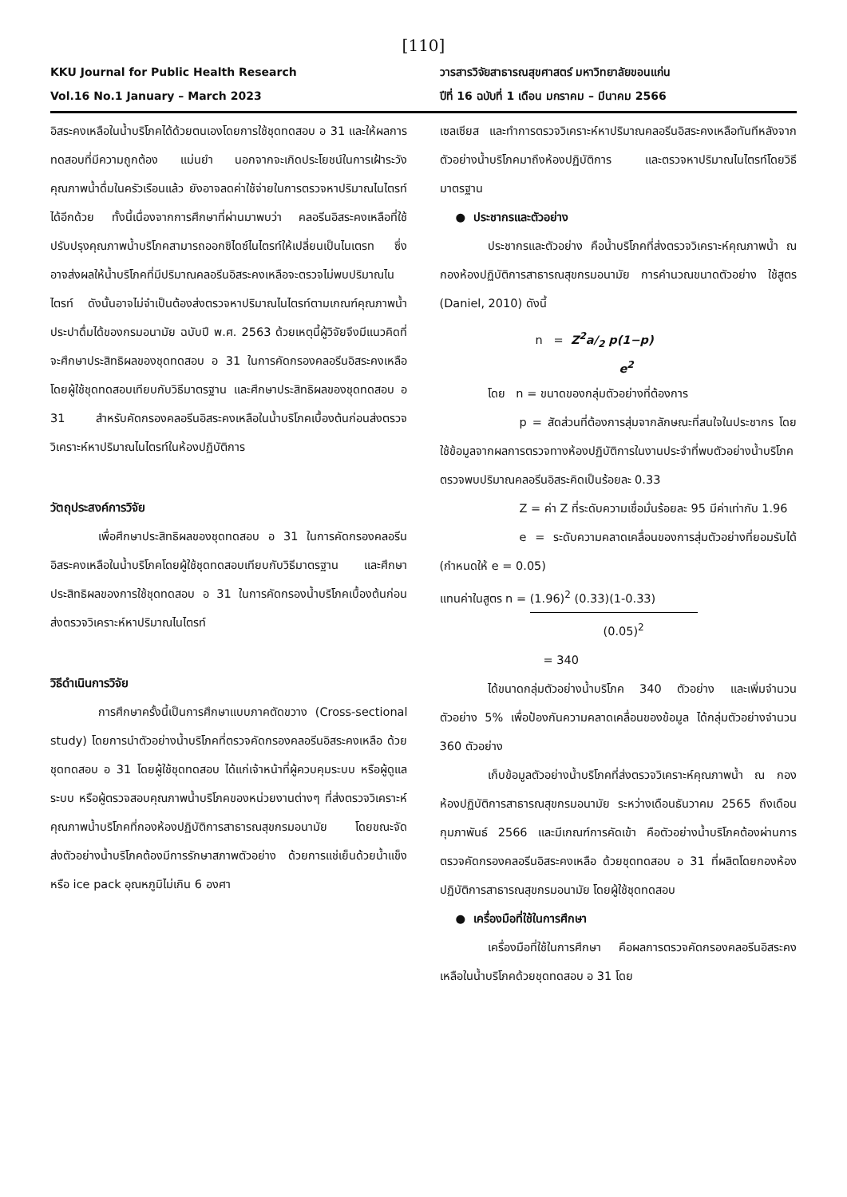[110]
KKU Journal for Public Health Research
Vol.16 No.1 January – March 2023
วารสารวิจัยสาธารณสุขศาสตร์ มหาวิทยาลัยขอนแก่น
ปีที่ 16 ฉบับที่ 1 เดือน มกราคม – มีนาคม 2566
อิสระคงเหลือในน้ำบริโภคได้ด้วยตนเองโดยการใช้ชุดทดสอบ อ 31 และให้ผลการทดสอบที่มีความถูกต้อง แม่นยำ นอกจากจะเกิดประโยชน์ในการเฝ้าระวังคุณภาพน้ำดื่มในครัวเรือนแล้ว ยังอาจลดค่าใช้จ่ายในการตรวจหาปริมาณไนไตรท์ได้อีกด้วย ทั้งนี้เนื่องจากการศึกษาที่ผ่านมาพบว่า คลอรีนอิสระคงเหลือที่ใช้ปรับปรุงคุณภาพน้ำบริโภคสามารถออกซิไดซ์ไนไตรท์ให้เปลี่ยนเป็นไนเตรท ซึ่งอาจส่งผลให้น้ำบริโภคที่มีปริมาณคลอรีนอิสระคงเหลือจะตรวจไม่พบปริมาณไนไตรท์ ดังนั้นอาจไม่จำเป็นต้องส่งตรวจหาปริมาณไนไตรท์ตามเกณฑ์คุณภาพน้ำประปาดื่มได้ของกรมอนามัย ฉบับปี พ.ศ. 2563 ด้วยเหตุนี้ผู้วิจัยจึงมีแนวคิดที่จะศึกษาประสิทธิผลของชุดทดสอบ อ 31 ในการคัดกรองคลอรีนอิสระคงเหลือโดยผู้ใช้ชุดทดสอบเทียบกับวิธีมาตรฐาน และศึกษาประสิทธิผลของชุดทดสอบ อ 31 สำหรับคัดกรองคลอรีนอิสระคงเหลือในน้ำบริโภคเบื้องต้นก่อนส่งตรวจวิเคราะห์หาปริมาณไนไตรท์ในห้องปฏิบัติการ
วัตถุประสงค์การวิจัย
เพื่อศึกษาประสิทธิผลของชุดทดสอบ อ 31 ในการคัดกรองคลอรีนอิสระคงเหลือในน้ำบริโภคโดยผู้ใช้ชุดทดสอบเทียบกับวิธีมาตรฐาน และศึกษาประสิทธิผลของการใช้ชุดทดสอบ อ 31 ในการคัดกรองน้ำบริโภคเบื้องต้นก่อนส่งตรวจวิเคราะห์หาปริมาณไนไตรท์
วิธีดำเนินการวิจัย
การศึกษาครั้งนี้เป็นการศึกษาแบบภาคตัดขวาง (Cross-sectional study) โดยการนำตัวอย่างน้ำบริโภคที่ตรวจคัดกรองคลอรีนอิสระคงเหลือ ด้วยชุดทดสอบ อ 31 โดยผู้ใช้ชุดทดสอบ ได้แก่เจ้าหน้าที่ผู้ควบคุมระบบ หรือผู้ดูแลระบบ หรือผู้ตรวจสอบคุณภาพน้ำบริโภคของหน่วยงานต่างๆ ที่ส่งตรวจวิเคราะห์คุณภาพน้ำบริโภคที่กองห้องปฏิบัติการสาธารณสุขกรมอนามัย โดยขณะจัดส่งตัวอย่างน้ำบริโภคต้องมีการรักษาสภาพตัวอย่าง ด้วยการแช่เย็นด้วยน้ำแข็ง หรือ ice pack อุณหภูมิไม่เกิน 6 องศา
เซลเซียส และทำการตรวจวิเคราะห์หาปริมาณคลอรีนอิสระคงเหลือทันทีหลังจากตัวอย่างน้ำบริโภคมาถึงห้องปฏิบัติการ และตรวจหาปริมาณไนไตรท์โดยวิธีมาตรฐาน
● ประชากรและตัวอย่าง
ประชากรและตัวอย่าง คือน้ำบริโภคที่ส่งตรวจวิเคราะห์คุณภาพน้ำ ณ กองห้องปฏิบัติการสาธารณสุขกรมอนามัย การคำนวณขนาดตัวอย่าง ใช้สูตร (Daniel, 2010) ดังนี้
n = Z<sup>2</sup>a/<sub>2</sub> p(1−p)
e<sup>2</sup>
โดย n = ขนาดของกลุ่มตัวอย่างที่ต้องการ
p = สัดส่วนที่ต้องการสุ่มจากลักษณะที่สนใจในประชากร โดยใช้ข้อมูลจากผลการตรวจทางห้องปฏิบัติการในงานประจำที่พบตัวอย่างน้ำบริโภค ตรวจพบปริมาณคลอรีนอิสระคิดเป็นร้อยละ 0.33
Z = ค่า Z ที่ระดับความเชื่อมั่นร้อยละ 95 มีค่าเท่ากับ 1.96
e = ระดับความคลาดเคลื่อนของการสุ่มตัวอย่างที่ยอมรับได้ (กำหนดให้ e = 0.05)
แทนค่าในสูตร n = (1.96)<sup>2</sup> (0.33)(1-0.33)
(0.05)<sup>2</sup>
= 340
ได้ขนาดกลุ่มตัวอย่างน้ำบริโภค 340 ตัวอย่าง และเพิ่มจำนวนตัวอย่าง 5% เพื่อป้องกันความคลาดเคลื่อนของข้อมูล ได้กลุ่มตัวอย่างจำนวน 360 ตัวอย่าง
เก็บข้อมูลตัวอย่างน้ำบริโภคที่ส่งตรวจวิเคราะห์คุณภาพน้ำ ณ กองห้องปฏิบัติการสาธารณสุขกรมอนามัย ระหว่างเดือนธันวาคม 2565 ถึงเดือนกุมภาพันธ์ 2566 และมีเกณฑ์การคัดเข้า คือตัวอย่างน้ำบริโภคต้องผ่านการตรวจคัดกรองคลอรีนอิสระคงเหลือ ด้วยชุดทดสอบ อ 31 ที่ผลิตโดยกองห้องปฏิบัติการสาธารณสุขกรมอนามัย โดยผู้ใช้ชุดทดสอบ
● เครื่องมือที่ใช้ในการศึกษา
เครื่องมือที่ใช้ในการศึกษา คือผลการตรวจคัดกรองคลอรีนอิสระคงเหลือในน้ำบริโภคด้วยชุดทดสอบ อ 31 โดย